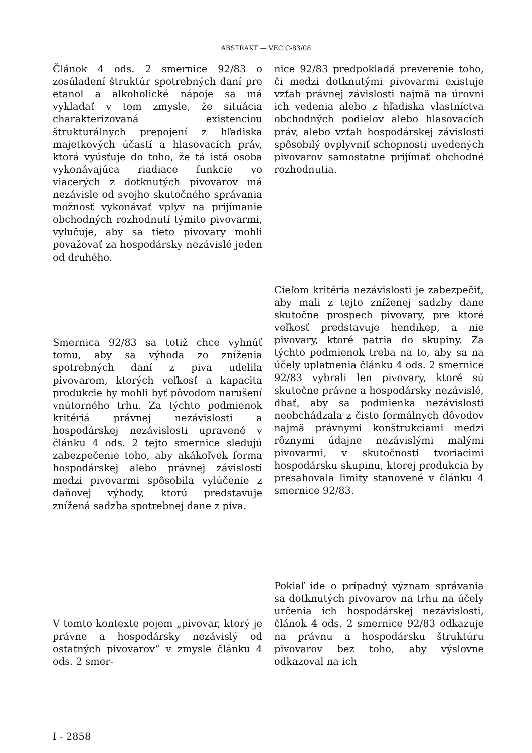ABSTRAKT — VEC C-83/08
Článok 4 ods. 2 smernice 92/83 o zosúladení štruktúr spotrebných daní pre etanol a alkoholické nápoje sa má vykladať v tom zmysle, že situácia charakterizovaná existenciou štrukturálnych prepojení z hľadiska majetkových účastí a hlasovacích práv, ktorá vyúsťuje do toho, že tá istá osoba vykonávajúca riadiace funkcie vo viacerých z dotknutých pivovarov má nezávisle od svojho skutočného správania možnosť vykonávať vplyv na prijímanie obchodných rozhodnutí týmito pivovarmi, vylučuje, aby sa tieto pivovary mohli považovať za hospodársky nezávislé jeden od druhého.
nice 92/83 predpokladá preverenie toho, či medzi dotknutými pivovarmi existuje vzťah právnej závislosti najmä na úrovni ich vedenia alebo z hľadiska vlastníctva obchodných podielov alebo hlasovacích práv, alebo vzťah hospodárskej závislosti spôsobilý ovplyvniť schopnosti uvedených pivovarov samostatne prijímať obchodné rozhodnutia.
Smernica 92/83 sa totiž chce vyhnúť tomu, aby sa výhoda zo zníženia spotrebných daní z piva udelila pivovarom, ktorých veľkosť a kapacita produkcie by mohli byť pôvodom narušení vnútorného trhu. Za týchto podmienok kritériá právnej nezávislosti a hospodárskej nezávislosti upravené v článku 4 ods. 2 tejto smernice sledujú zabezpečenie toho, aby akákoľvek forma hospodárskej alebo právnej závislosti medzi pivovarmi spôsobila vylúčenie z daňovej výhody, ktorú predstavuje znížená sadzba spotrebnej dane z piva.
Cieľom kritéria nezávislosti je zabezpečiť, aby mali z tejto zníženej sadzby dane skutočne prospech pivovary, pre ktoré veľkosť predstavuje hendikep, a nie pivovary, ktoré patria do skupiny. Za týchto podmienok treba na to, aby sa na účely uplatnenia článku 4 ods. 2 smernice 92/83 vybrali len pivovary, ktoré sú skutočne právne a hospodársky nezávislé, dbať, aby sa podmienka nezávislosti neobchádzala z čisto formálnych dôvodov najmä právnymi konštrukciami medzi rôznymi údajne nezávislými malými pivovarmi, v skutočnosti tvoriacimi hospodársku skupinu, ktorej produkcia by presahovala limity stanovené v článku 4 smernice 92/83.
V tomto kontexte pojem „pivovar, ktorý je právne a hospodársky nezávislý od ostatných pivovarov“ v zmysle článku 4 ods. 2 smer-
Pokiaľ ide o prípadný význam správania sa dotknutých pivovarov na trhu na účely určenia ich hospodárskej nezávislosti, článok 4 ods. 2 smernice 92/83 odkazuje na právnu a hospodársku štruktúru pivovarov bez toho, aby výslovne odkazoval na ich
I - 2858